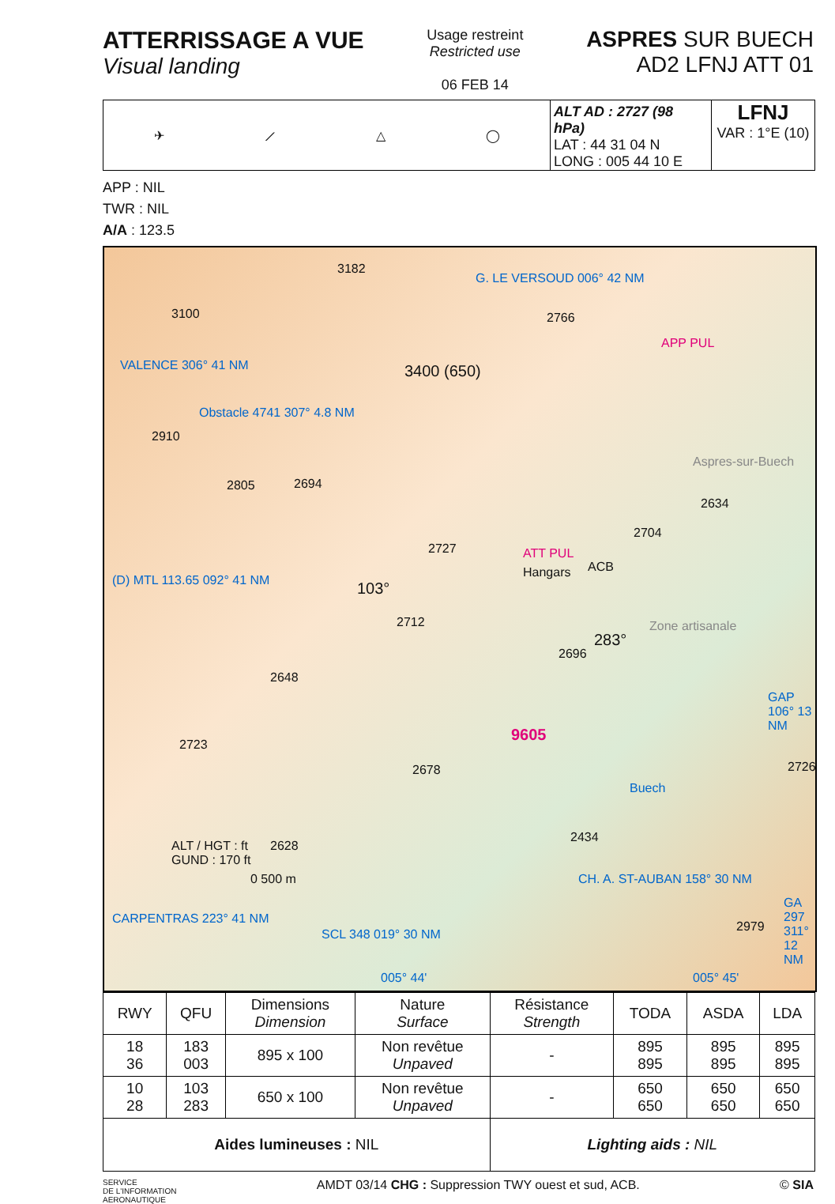ATTERRISSAGE A VUE
Visual landing
Usage restreint
Restricted use
06 FEB 14
ASPRES SUR BUECH
AD2 LFNJ ATT 01
✈ ⟋ △ ◯
ALT AD : 2727 (98 hPa)
LAT : 44 31 04 N
LONG : 005 44 10 E
LFNJ
VAR : 1°E (10)
APP : NIL
TWR : NIL
A/A : 123.5
3182
3100
G. LE VERSOUD 006° 42 NM
2766
APP PUL
VALENCE 306° 41 NM
Obstacle 4741 307° 4.8 NM
3400 (650)
2910
Aspres-sur-Buech
2634
2805 2694
2704
2727 ATT PUL
Hangars ACB
(D) MTL 113.65 092° 41 NM 103°
2712
283°
2696
Zone artisanale
2648
9605
GAP 106° 13 NM
2723
Buech
2726 2678
ALT / HGT : ft
GUND : 170 ft
2628
2434
0 500 m CH. A. ST-AUBAN 158° 30 NM
2979
CARPENTRAS 223° 41 NM
SCL 348 019° 30 NM
GA 297 311° 12 NM
005° 44' 005° 45'
| RWY | QFU | Dimensions Dimension | Nature Surface | Résistance Strength | TODA | ASDA | LDA |
| --- | --- | --- | --- | --- | --- | --- | --- |
| 18 36 | 183 003 | 895 x 100 | Non revêtue Unpaved | - | 895 895 | 895 895 | 895 895 |
| 10 28 | 103 283 | 650 x 100 | Non revêtue Unpaved | - | 650 650 | 650 650 | 650 650 |
| Aides lumineuses : NIL | | | | Lighting aids : NIL | | | |
SERVICE
DE L'INFORMATION
AERONAUTIQUE AMDT 03/14 CHG : Suppression TWY ouest et sud, ACB. © SIA